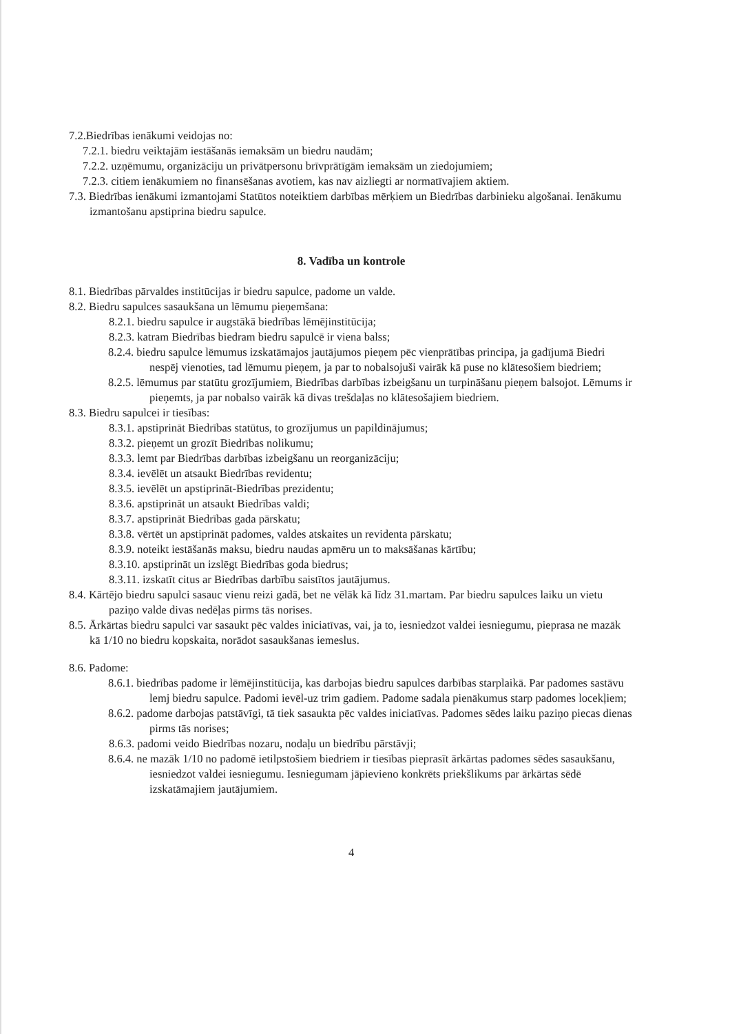7.2.Biedrības ienākumi veidojas no:
7.2.1. biedru veiktajām iestāšanās iemaksām un biedru naudām;
7.2.2. uzņēmumu, organizāciju un privātpersonu brīvprātīgām iemaksām un ziedojumiem;
7.2.3. citiem ienākumiem no finansēšanas avotiem, kas nav aizliegti ar normatīvajiem aktiem.
7.3. Biedrības ienākumi izmantojami Statūtos noteiktiem darbības mērķiem un Biedrības darbinieku algošanai. Ienākumu izmantošanu apstiprina biedru sapulce.
8. Vadība un kontrole
8.1. Biedrības pārvaldes institūcijas ir biedru sapulce, padome un valde.
8.2. Biedru sapulces sasaukšana un lēmumu pieņemšana:
8.2.1. biedru sapulce ir augstākā biedrības lēmējinstitūcija;
8.2.3. katram Biedrības biedram biedru sapulcē ir viena balss;
8.2.4. biedru sapulce lēmumus izskatāmajos jautājumos pieņem pēc vienprātības principa, ja gadījumā Biedri nespēj vienoties, tad lēmumu pieņem, ja par to nobalsojuši vairāk kā puse no klātesošiem biedriem;
8.2.5. lēmumus par statūtu grozījumiem, Biedrības darbības izbeigšanu un turpināšanu pieņem balsojot. Lēmums ir pieņemts, ja par nobalso vairāk kā divas trešdaļas no klātesošajiem biedriem.
8.3. Biedru sapulcei ir tiesības:
8.3.1. apstiprināt Biedrības statūtus, to grozījumus un papildinājumus;
8.3.2. pieņemt un grozīt Biedrības nolikumu;
8.3.3. lemt par Biedrības darbības izbeigšanu un reorganizāciju;
8.3.4. ievēlēt un atsaukt Biedrības revidentu;
8.3.5. ievēlēt un apstiprināt-Biedrības prezidentu;
8.3.6. apstiprināt un atsaukt Biedrības valdi;
8.3.7. apstiprināt Biedrības gada pārskatu;
8.3.8. vērtēt un apstiprināt padomes, valdes atskaites un revidenta pārskatu;
8.3.9. noteikt iestāšanās maksu, biedru naudas apmēru un to maksāšanas kārtību;
8.3.10. apstiprināt un izslēgt Biedrības goda biedrus;
8.3.11. izskatīt citus ar Biedrības darbību saistītos jautājumus.
8.4. Kārtējo biedru sapulci sasauc vienu reizi gadā, bet ne vēlāk kā līdz 31.martam. Par biedru sapulces laiku un vietu paziņo valde divas nedēļas pirms tās norises.
8.5. Ārkārtas biedru sapulci var sasaukt pēc valdes iniciatīvas, vai, ja to, iesniedzot valdei iesniegumu, pieprasa ne mazāk kā 1/10 no biedru kopskaita, norādot sasaukšanas iemeslus.
8.6. Padome:
8.6.1. biedrības padome ir lēmējinstitūcija, kas darbojas biedru sapulces darbības starplaikā. Par padomes sastāvu lemj biedru sapulce. Padomi ievēl-uz trim gadiem. Padome sadala pienākumus starp padomes locekļiem;
8.6.2. padome darbojas patstāvīgi, tā tiek sasaukta pēc valdes iniciatīvas. Padomes sēdes laiku paziņo piecas dienas pirms tās norises;
8.6.3. padomi veido Biedrības nozaru, nodaļu un biedrību pārstāvji;
8.6.4. ne mazāk 1/10 no padomē ietilpstošiem biedriem ir tiesības pieprasīt ārkārtas padomes sēdes sasaukšanu, iesniedzot valdei iesniegumu. Iesniegumam jāpievieno konkrēts priekšlikums par ārkārtas sēdē izskatāmajiem jautājumiem.
4